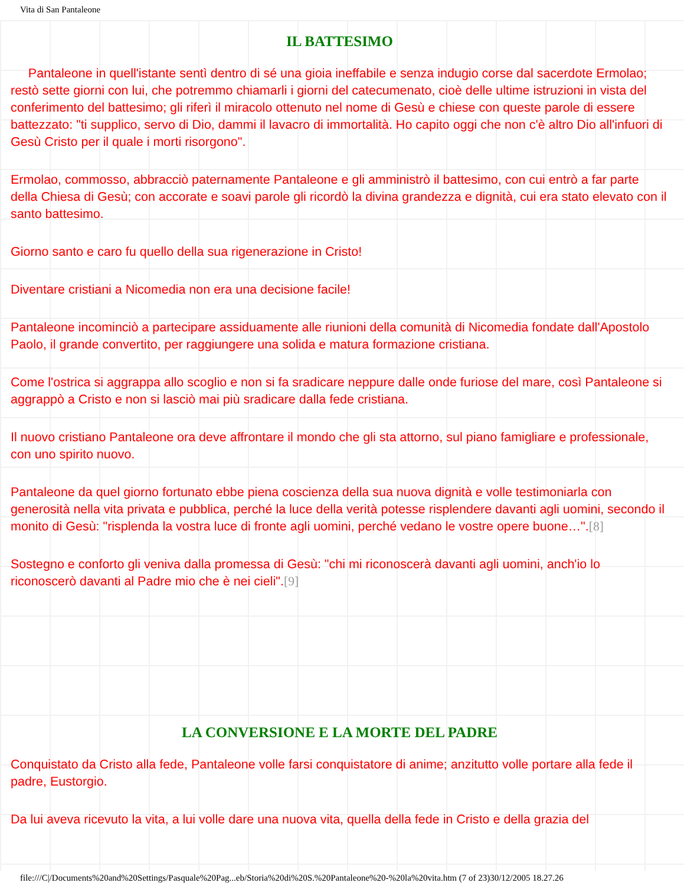Vita di San Pantaleone
IL BATTESIMO
Pantaleone in quell'istante sentì dentro di sé una gioia ineffabile e senza indugio corse dal sacerdote Ermolao; restò sette giorni con lui, che potremmo chiamarli i giorni del catecumenato, cioè delle ultime istruzioni in vista del conferimento del battesimo; gli riferì il miracolo ottenuto nel nome di Gesù e chiese con queste parole di essere battezzato: "ti supplico, servo di Dio, dammi il lavacro di immortalità. Ho capito oggi che non c'è altro Dio all'infuori di Gesù Cristo per il quale i morti risorgono".
Ermolao, commosso, abbracciò paternamente Pantaleone e gli amministrò il battesimo, con cui entrò a far parte della Chiesa di Gesù; con accorate e soavi parole gli ricordò la divina grandezza e dignità, cui era stato elevato con il santo battesimo.
Giorno santo e caro fu quello della sua rigenerazione in Cristo!
Diventare cristiani a Nicomedia non era una decisione facile!
Pantaleone incominciò a partecipare assiduamente alle riunioni della comunità di Nicomedia fondate dall'Apostolo Paolo, il grande convertito, per raggiungere una solida e matura formazione cristiana.
Come l'ostrica si aggrappa allo scoglio e non si fa sradicare neppure dalle onde furiose del mare, così Pantaleone si aggrappò a Cristo e non si lasciò mai più sradicare dalla fede cristiana.
Il nuovo cristiano Pantaleone ora deve affrontare il mondo che gli sta attorno, sul piano famigliare e professionale, con uno spirito nuovo.
Pantaleone da quel giorno fortunato ebbe piena coscienza della sua nuova dignità e volle testimoniarla con generosità nella vita privata e pubblica, perché la luce della verità potesse risplendere davanti agli uomini, secondo il monito di Gesù: "risplenda la vostra luce di fronte agli uomini, perché vedano le vostre opere buone…".[8]
Sostegno e conforto gli veniva dalla promessa di Gesù: "chi mi riconoscerà davanti agli uomini, anch'io lo riconoscerò davanti al Padre mio che è nei cieli".[9]
LA CONVERSIONE E LA MORTE DEL PADRE
Conquistato da Cristo alla fede, Pantaleone volle farsi conquistatore di anime; anzitutto volle portare alla fede il padre, Eustorgio.
Da lui aveva ricevuto la vita, a lui volle dare una nuova vita, quella della fede in Cristo e della grazia del
file:///C|/Documents%20and%20Settings/Pasquale%20Pag...eb/Storia%20di%20S.%20Pantaleone%20-%20la%20vita.htm (7 of 23)30/12/2005 18.27.26